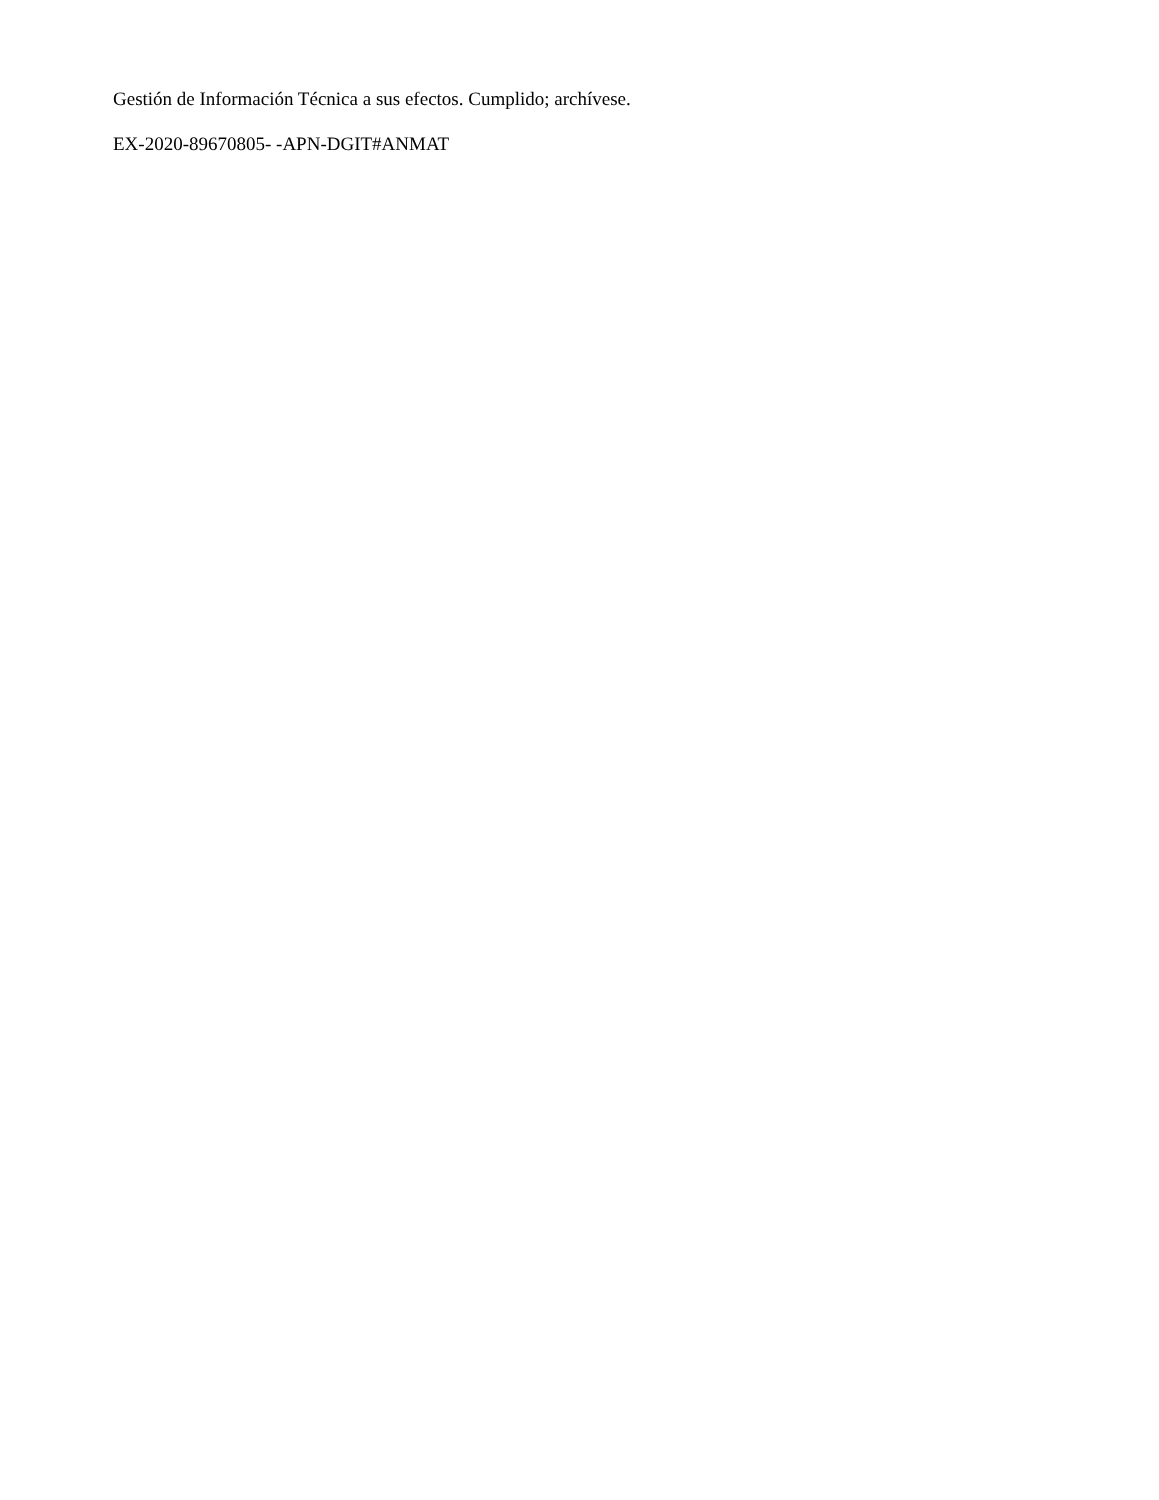Gestión de Información Técnica a sus efectos. Cumplido; archívese.
EX-2020-89670805- -APN-DGIT#ANMAT